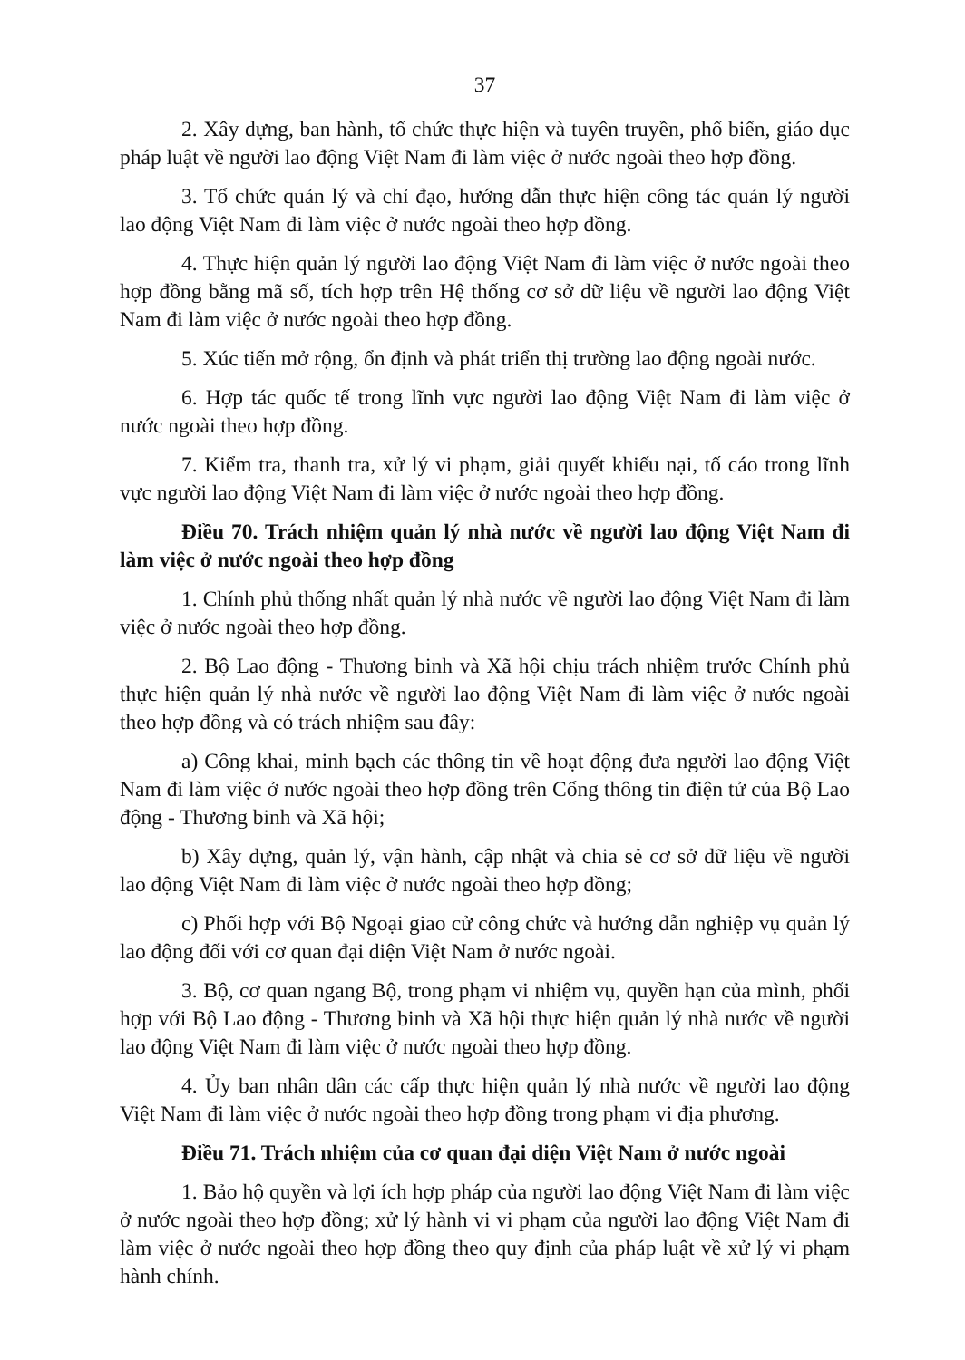37
2. Xây dựng, ban hành, tổ chức thực hiện và tuyên truyền, phổ biến, giáo dục pháp luật về người lao động Việt Nam đi làm việc ở nước ngoài theo hợp đồng.
3. Tổ chức quản lý và chỉ đạo, hướng dẫn thực hiện công tác quản lý người lao động Việt Nam đi làm việc ở nước ngoài theo hợp đồng.
4. Thực hiện quản lý người lao động Việt Nam đi làm việc ở nước ngoài theo hợp đồng bằng mã số, tích hợp trên Hệ thống cơ sở dữ liệu về người lao động Việt Nam đi làm việc ở nước ngoài theo hợp đồng.
5. Xúc tiến mở rộng, ổn định và phát triển thị trường lao động ngoài nước.
6. Hợp tác quốc tế trong lĩnh vực người lao động Việt Nam đi làm việc ở nước ngoài theo hợp đồng.
7. Kiểm tra, thanh tra, xử lý vi phạm, giải quyết khiếu nại, tố cáo trong lĩnh vực người lao động Việt Nam đi làm việc ở nước ngoài theo hợp đồng.
Điều 70. Trách nhiệm quản lý nhà nước về người lao động Việt Nam đi làm việc ở nước ngoài theo hợp đồng
1. Chính phủ thống nhất quản lý nhà nước về người lao động Việt Nam đi làm việc ở nước ngoài theo hợp đồng.
2. Bộ Lao động - Thương binh và Xã hội chịu trách nhiệm trước Chính phủ thực hiện quản lý nhà nước về người lao động Việt Nam đi làm việc ở nước ngoài theo hợp đồng và có trách nhiệm sau đây:
a) Công khai, minh bạch các thông tin về hoạt động đưa người lao động Việt Nam đi làm việc ở nước ngoài theo hợp đồng trên Cổng thông tin điện tử của Bộ Lao động - Thương binh và Xã hội;
b) Xây dựng, quản lý, vận hành, cập nhật và chia sẻ cơ sở dữ liệu về người lao động Việt Nam đi làm việc ở nước ngoài theo hợp đồng;
c) Phối hợp với Bộ Ngoại giao cử công chức và hướng dẫn nghiệp vụ quản lý lao động đối với cơ quan đại diện Việt Nam ở nước ngoài.
3. Bộ, cơ quan ngang Bộ, trong phạm vi nhiệm vụ, quyền hạn của mình, phối hợp với Bộ Lao động - Thương binh và Xã hội thực hiện quản lý nhà nước về người lao động Việt Nam đi làm việc ở nước ngoài theo hợp đồng.
4. Ủy ban nhân dân các cấp thực hiện quản lý nhà nước về người lao động Việt Nam đi làm việc ở nước ngoài theo hợp đồng trong phạm vi địa phương.
Điều 71. Trách nhiệm của cơ quan đại diện Việt Nam ở nước ngoài
1. Bảo hộ quyền và lợi ích hợp pháp của người lao động Việt Nam đi làm việc ở nước ngoài theo hợp đồng; xử lý hành vi vi phạm của người lao động Việt Nam đi làm việc ở nước ngoài theo hợp đồng theo quy định của pháp luật về xử lý vi phạm hành chính.